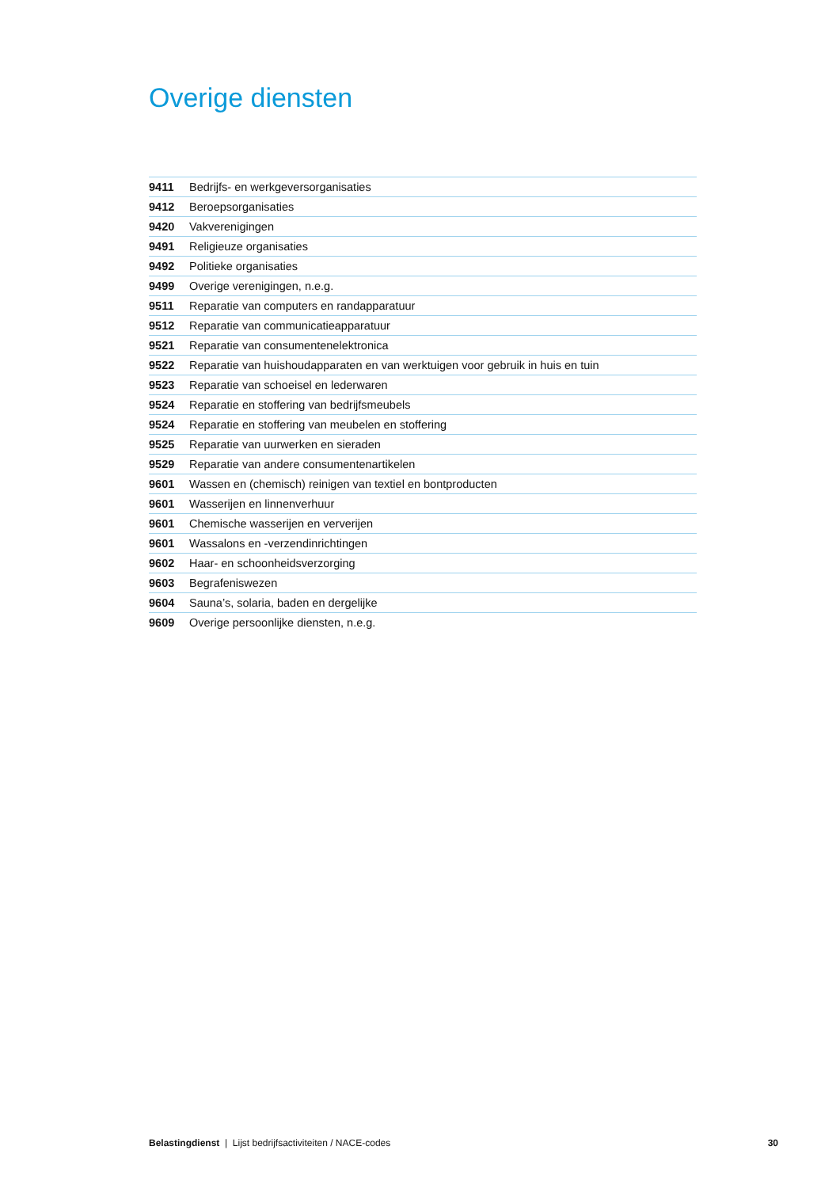Overige diensten
| 9411 | Bedrijfs- en werkgeversorganisaties |
| 9412 | Beroepsorganisaties |
| 9420 | Vakverenigingen |
| 9491 | Religieuze organisaties |
| 9492 | Politieke organisaties |
| 9499 | Overige verenigingen, n.e.g. |
| 9511 | Reparatie van computers en randapparatuur |
| 9512 | Reparatie van communicatieapparatuur |
| 9521 | Reparatie van consumentenelektronica |
| 9522 | Reparatie van huishoudapparaten en van werktuigen voor gebruik in huis en tuin |
| 9523 | Reparatie van schoeisel en lederwaren |
| 9524 | Reparatie en stoffering van bedrijfsmeubels |
| 9524 | Reparatie en stoffering van meubelen en stoffering |
| 9525 | Reparatie van uurwerken en sieraden |
| 9529 | Reparatie van andere consumentenartikelen |
| 9601 | Wassen en (chemisch) reinigen van textiel en bontproducten |
| 9601 | Wasserijen en linnenverhuur |
| 9601 | Chemische wasserijen en ververijen |
| 9601 | Wassalons en -verzendinrichtingen |
| 9602 | Haar- en schoonheidsverzorging |
| 9603 | Begrafeniswezen |
| 9604 | Sauna’s, solaria, baden en dergelijke |
| 9609 | Overige persoonlijke diensten, n.e.g. |
Belastingdienst | Lijst bedrijfsactiviteiten / NACE-codes 30